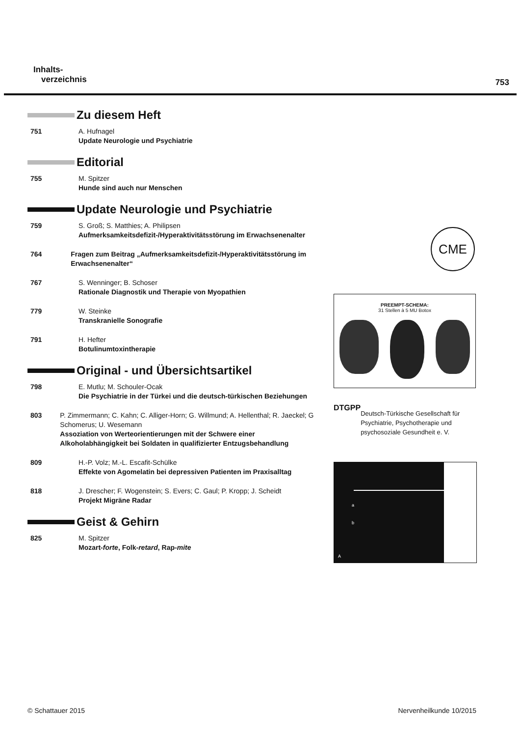Inhalts-
verzeichnis
753
Zu diesem Heft
751 A. Hufnagel
Update Neurologie und Psychiatrie
Editorial
755 M. Spitzer
Hunde sind auch nur Menschen
Update Neurologie und Psychiatrie
759 S. Groß; S. Matthies; A. Philipsen
Aufmerksamkeitsdefizit-/Hyperaktivitätsstörung im Erwachsenenalter
764 Fragen zum Beitrag „Aufmerksamkeitsdefizit-/Hyperaktivitäts­störung im Erwachsenenalter“
767 S. Wenninger; B. Schoser
Rationale Diagnostik und Therapie von Myopathien
779 W. Steinke
Transkranielle Sonografie
791 H. Hefter
Botulinumtoxintherapie
Original - und Übersichtsartikel
798 E. Mutlu; M. Schouler-Ocak
Die Psychiatrie in der Türkei und die deutsch-türkischen Beziehungen
803 P. Zimmermann; C. Kahn; C. Alliger-Horn; G. Willmund; A. Hellenthal; R. Jaeckel; G Schomerus; U. Wesemann
Assoziation von Werteorientierungen mit der Schwere einer Alkoholabhängigkeit bei Soldaten in qualifizierter Entzugs­behandlung
809 H.-P. Volz; M.-L. Escafit-Schülke
Effekte von Agomelatin bei depressiven Patienten im Praxisalltag
818 J. Drescher; F. Wogenstein; S. Evers; C. Gaul; P. Kropp; J. Scheidt
Projekt Migräne Radar
Geist & Gehirn
825 M. Spitzer
Mozart-forte, Folk-retard, Rap-mite
CME
PREEMPT-SCHEMA:
31 Stellen à 5 MU Botox
DTGPP
Deutsch-Türkische Gesellschaft für Psychiatrie, Psychotherapie und psychosoziale Gesundheit e. V.
a
b
A
© Schattauer 2015 Nervenheilkunde 10/2015